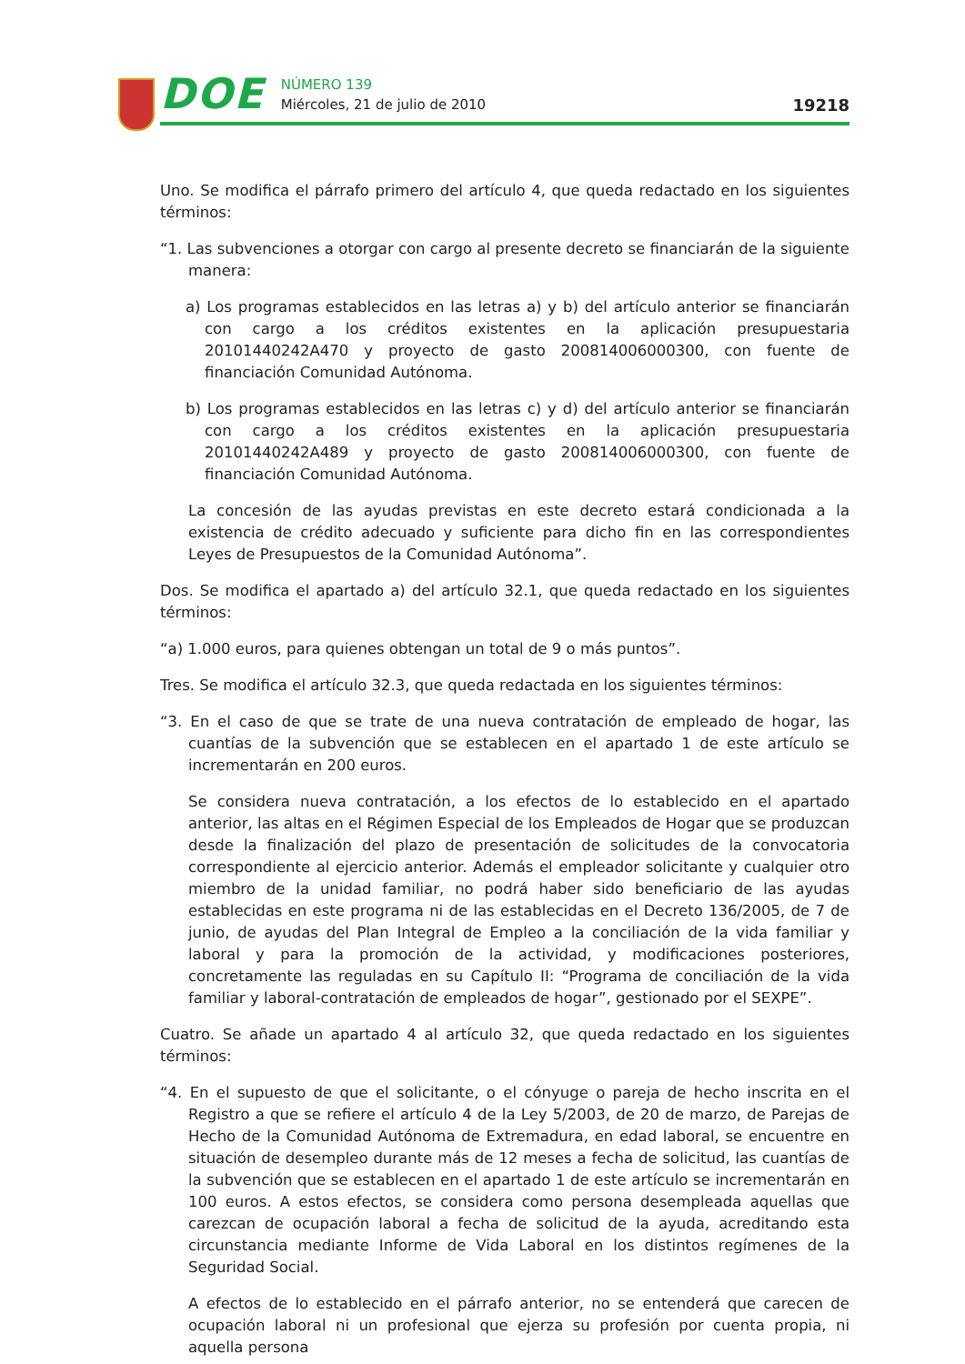DOE
NÚMERO 139
Miércoles, 21 de julio de 2010
19218
Uno. Se modifica el párrafo primero del artículo 4, que queda redactado en los siguientes términos:
“1. Las subvenciones a otorgar con cargo al presente decreto se financiarán de la siguiente manera:
a) Los programas establecidos en las letras a) y b) del artículo anterior se financiarán con cargo a los créditos existentes en la aplicación presupuestaria 20101440242A470 y proyecto de gasto 200814006000300, con fuente de financiación Comunidad Autónoma.
b) Los programas establecidos en las letras c) y d) del artículo anterior se financiarán con cargo a los créditos existentes en la aplicación presupuestaria 20101440242A489 y proyecto de gasto 200814006000300, con fuente de financiación Comunidad Autónoma.
La concesión de las ayudas previstas en este decreto estará condicionada a la existencia de crédito adecuado y suficiente para dicho fin en las correspondientes Leyes de Presupuestos de la Comunidad Autónoma”.
Dos. Se modifica el apartado a) del artículo 32.1, que queda redactado en los siguientes términos:
“a) 1.000 euros, para quienes obtengan un total de 9 o más puntos”.
Tres. Se modifica el artículo 32.3, que queda redactada en los siguientes términos:
“3. En el caso de que se trate de una nueva contratación de empleado de hogar, las cuantías de la subvención que se establecen en el apartado 1 de este artículo se incrementarán en 200 euros.
Se considera nueva contratación, a los efectos de lo establecido en el apartado anterior, las altas en el Régimen Especial de los Empleados de Hogar que se produzcan desde la finalización del plazo de presentación de solicitudes de la convocatoria correspondiente al ejercicio anterior. Además el empleador solicitante y cualquier otro miembro de la unidad familiar, no podrá haber sido beneficiario de las ayudas establecidas en este programa ni de las establecidas en el Decreto 136/2005, de 7 de junio, de ayudas del Plan Integral de Empleo a la conciliación de la vida familiar y laboral y para la promoción de la actividad, y modificaciones posteriores, concretamente las reguladas en su Capítulo II: “Programa de conciliación de la vida familiar y laboral-contratación de empleados de hogar”, gestionado por el SEXPE”.
Cuatro. Se añade un apartado 4 al artículo 32, que queda redactado en los siguientes términos:
“4. En el supuesto de que el solicitante, o el cónyuge o pareja de hecho inscrita en el Registro a que se refiere el artículo 4 de la Ley 5/2003, de 20 de marzo, de Parejas de Hecho de la Comunidad Autónoma de Extremadura, en edad laboral, se encuentre en situación de desempleo durante más de 12 meses a fecha de solicitud, las cuantías de la subvención que se establecen en el apartado 1 de este artículo se incrementarán en 100 euros. A estos efectos, se considera como persona desempleada aquellas que carezcan de ocupación laboral a fecha de solicitud de la ayuda, acreditando esta circunstancia mediante Informe de Vida Laboral en los distintos regímenes de la Seguridad Social.
A efectos de lo establecido en el párrafo anterior, no se entenderá que carecen de ocupación laboral ni un profesional que ejerza su profesión por cuenta propia, ni aquella persona